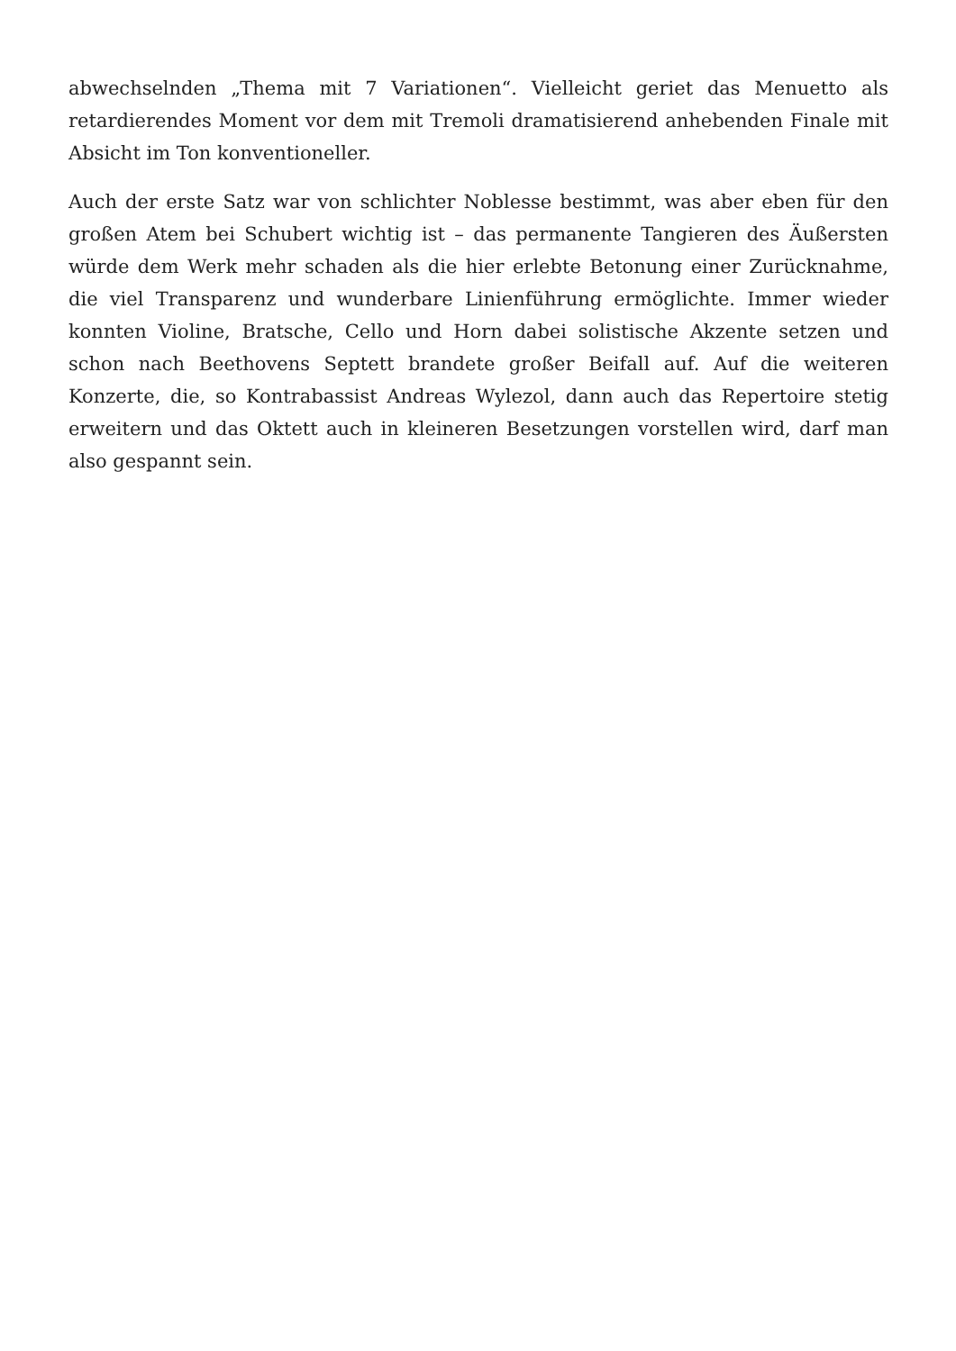abwechselnden „Thema mit 7 Variationen“. Vielleicht geriet das Menuetto als retardierendes Moment vor dem mit Tremoli dramatisierend anhebenden Finale mit Absicht im Ton konventioneller.
Auch der erste Satz war von schlichter Noblesse bestimmt, was aber eben für den großen Atem bei Schubert wichtig ist – das permanente Tangieren des Äußersten würde dem Werk mehr schaden als die hier erlebte Betonung einer Zurücknahme, die viel Transparenz und wunderbare Linienführung ermöglichte. Immer wieder konnten Violine, Bratsche, Cello und Horn dabei solistische Akzente setzen und schon nach Beethovens Septett brandete großer Beifall auf. Auf die weiteren Konzerte, die, so Kontrabassist Andreas Wylezol, dann auch das Repertoire stetig erweitern und das Oktett auch in kleineren Besetzungen vorstellen wird, darf man also gespannt sein.